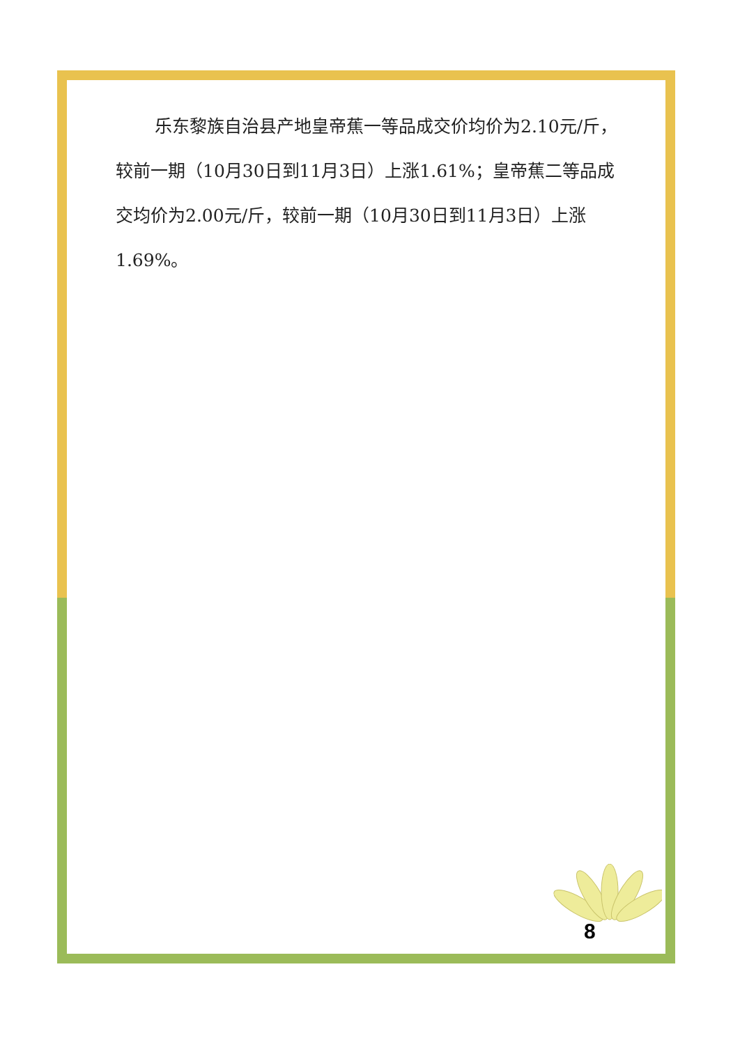乐东黎族自治县产地皇帝蕉一等品成交价均价为2.10元/斤，较前一期（10月30日到11月3日）上涨1.61%；皇帝蕉二等品成交均价为2.00元/斤，较前一期（10月30日到11月3日）上涨1.69%。
8